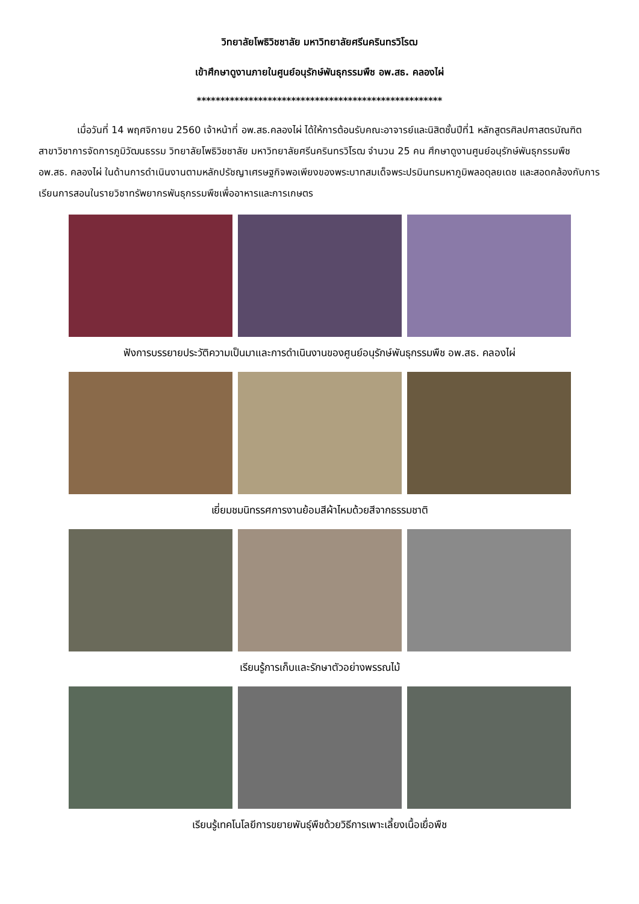วิทยาลัยโพธิวิชชาลัย มหาวิทยาลัยศรีนครินทรวิโรฒ
เข้าศึกษาดูงานภายในศูนย์อนุรักษ์พันธุกรรมพืช อพ.สธ. คลองไผ่
****************************************************
เมื่อวันที่ 14 พฤศจิกายน 2560 เจ้าหน้าที่ อพ.สธ.คลองไผ่ ได้ให้การต้อนรับคณะอาจารย์และนิสิตชั้นปีที่1 หลักสูตรศิลปศาสตรบัณฑิต สาขาวิชาการจัดการภูมิวัฒนธรรม วิทยาลัยโพธิวิชชาลัย มหาวิทยาลัยศรีนครินทรวิโรฒ จำนวน 25 คน ศึกษาดูงานศูนย์อนุรักษ์พันธุกรรมพืช อพ.สธ. คลองไผ่ ในด้านการดำเนินงานตามหลักปรัชญาเศรษฐกิจพอเพียงของพระบาทสมเด็จพระปรมินทรมหาภูมิพลอดุลยเดช และสอดคล้องกับการเรียนการสอนในรายวิชาทรัพยากรพันธุกรรมพืชเพื่ออาหารและการเกษตร
ฟังการบรรยายประวัติความเป็นมาและการดำเนินงานของศูนย์อนุรักษ์พันธุกรรมพืช อพ.สธ. คลองไผ่
เยี่ยมชมนิทรรศการงานย้อมสีผ้าไหมด้วยสีจากธรรมชาติ
เรียนรู้การเก็บและรักษาตัวอย่างพรรณไม้
เรียนรู้เทคโนโลยีการขยายพันธุ์พืชด้วยวิธีการเพาะเลี้ยงเนื้อเยื่อพืช